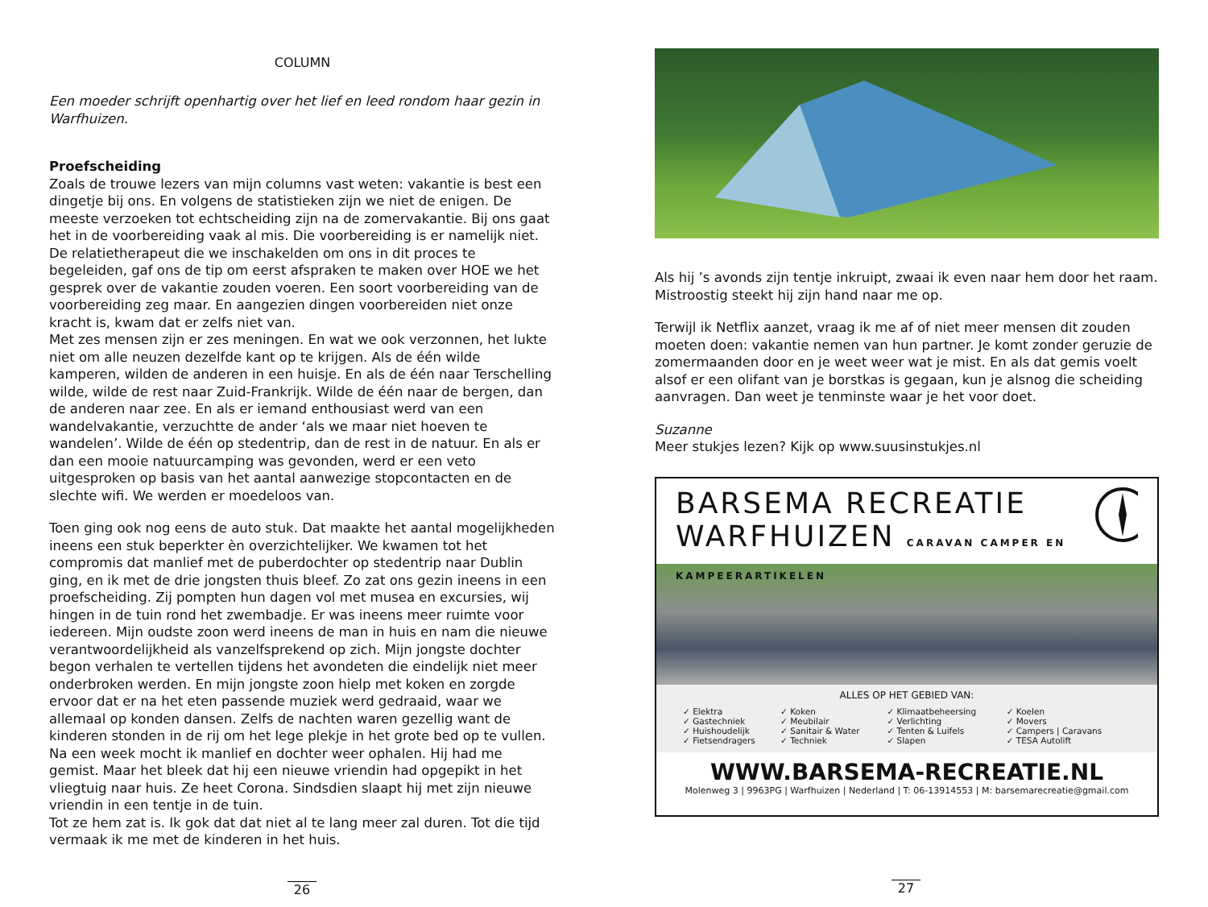COLUMN
Een moeder schrijft openhartig over het lief en leed rondom haar gezin in Warfhuizen.
Proefscheiding
Zoals de trouwe lezers van mijn columns vast weten: vakantie is best een dingetje bij ons. En volgens de statistieken zijn we niet de enigen. De meeste verzoeken tot echtscheiding zijn na de zomervakantie. Bij ons gaat het in de voorbereiding vaak al mis. Die voorbereiding is er namelijk niet. De relatietherapeut die we inschakelden om ons in dit proces te begeleiden, gaf ons de tip om eerst afspraken te maken over HOE we het gesprek over de vakantie zouden voeren. Een soort voorbereiding van de voorbereiding zeg maar. En aangezien dingen voorbereiden niet onze kracht is, kwam dat er zelfs niet van.
Met zes mensen zijn er zes meningen. En wat we ook verzonnen, het lukte niet om alle neuzen dezelfde kant op te krijgen. Als de één wilde kamperen, wilden de anderen in een huisje. En als de één naar Terschelling wilde, wilde de rest naar Zuid-Frankrijk. Wilde de één naar de bergen, dan de anderen naar zee. En als er iemand enthousiast werd van een wandelvakantie, verzuchtte de ander ‘als we maar niet hoeven te wandelen’. Wilde de één op stedentrip, dan de rest in de natuur. En als er dan een mooie natuurcamping was gevonden, werd er een veto uitgesproken op basis van het aantal aanwezige stopcontacten en de slechte wifi. We werden er moedeloos van.
Toen ging ook nog eens de auto stuk. Dat maakte het aantal mogelijkheden ineens een stuk beperkter èn overzichtelijker. We kwamen tot het compromis dat manlief met de puberdochter op stedentrip naar Dublin ging, en ik met de drie jongsten thuis bleef. Zo zat ons gezin ineens in een proefscheiding. Zij pompten hun dagen vol met musea en excursies, wij hingen in de tuin rond het zwembadje. Er was ineens meer ruimte voor iedereen. Mijn oudste zoon werd ineens de man in huis en nam die nieuwe verantwoordelijkheid als vanzelfsprekend op zich. Mijn jongste dochter begon verhalen te vertellen tijdens het avondeten die eindelijk niet meer onderbroken werden. En mijn jongste zoon hielp met koken en zorgde ervoor dat er na het eten passende muziek werd gedraaid, waar we allemaal op konden dansen. Zelfs de nachten waren gezellig want de kinderen stonden in de rij om het lege plekje in het grote bed op te vullen.
Na een week mocht ik manlief en dochter weer ophalen. Hij had me gemist. Maar het bleek dat hij een nieuwe vriendin had opgepikt in het vliegtuig naar huis. Ze heet Corona. Sindsdien slaapt hij met zijn nieuwe vriendin in een tentje in de tuin.
Tot ze hem zat is. Ik gok dat dat niet al te lang meer zal duren. Tot die tijd vermaak ik me met de kinderen in het huis.
26
Als hij ’s avonds zijn tentje inkruipt, zwaai ik even naar hem door het raam. Mistroostig steekt hij zijn hand naar me op.
Terwijl ik Netflix aanzet, vraag ik me af of niet meer mensen dit zouden moeten doen: vakantie nemen van hun partner. Je komt zonder geruzie de zomermaanden door en je weet weer wat je mist. En als dat gemis voelt alsof er een olifant van je borstkas is gegaan, kun je alsnog die scheiding aanvragen. Dan weet je tenminste waar je het voor doet.
Suzanne
Meer stukjes lezen? Kijk op www.suusinstukjes.nl
BARSEMA RECREATIE
WARFHUIZEN CARAVAN CAMPER EN KAMPEERARTIKELEN
ALLES OP HET GEBIED VAN:
| ✓ Elektra ✓ Gastechniek ✓ Huishoudelijk ✓ Fietsendragers | ✓ Koken ✓ Meubilair ✓ Sanitair & Water ✓ Techniek | ✓ Klimaatbeheersing ✓ Verlichting ✓ Tenten & Luifels ✓ Slapen | ✓ Koelen ✓ Movers ✓ Campers / Caravans ✓ TESA Autolift |
WWW.BARSEMA-RECREATIE.NL
Molenweg 3 | 9963PG | Warfhuizen | Nederland | T: 06-13914553 | M: barsemarecreatie@gmail.com
27